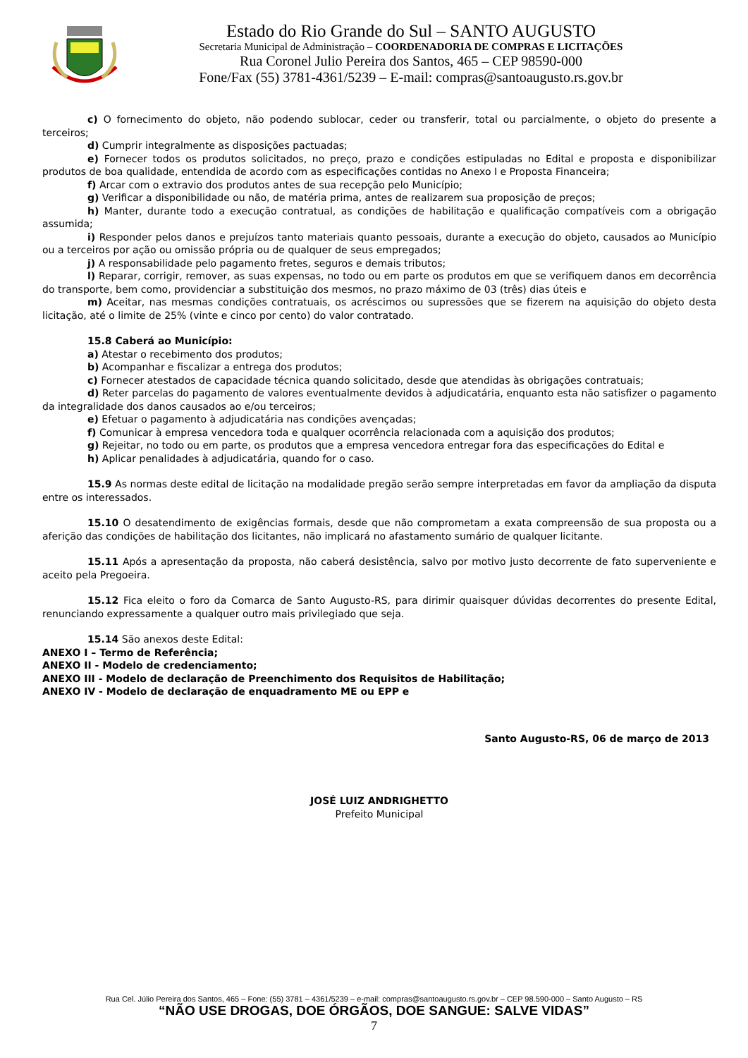Estado do Rio Grande do Sul – SANTO AUGUSTO
Secretaria Municipal de Administração – COORDENADORIA DE COMPRAS E LICITAÇÕES
Rua Coronel Julio Pereira dos Santos, 465 – CEP 98590-000
Fone/Fax (55) 3781-4361/5239 – E-mail: compras@santoaugusto.rs.gov.br
c) O fornecimento do objeto, não podendo sublocar, ceder ou transferir, total ou parcialmente, o objeto do presente a terceiros;
d) Cumprir integralmente as disposições pactuadas;
e) Fornecer todos os produtos solicitados, no preço, prazo e condições estipuladas no Edital e proposta e disponibilizar produtos de boa qualidade, entendida de acordo com as especificações contidas no Anexo I e Proposta Financeira;
f) Arcar com o extravio dos produtos antes de sua recepção pelo Município;
g) Verificar a disponibilidade ou não, de matéria prima, antes de realizarem sua proposição de preços;
h) Manter, durante todo a execução contratual, as condições de habilitação e qualificação compatíveis com a obrigação assumida;
i) Responder pelos danos e prejuízos tanto materiais quanto pessoais, durante a execução do objeto, causados ao Município ou a terceiros por ação ou omissão própria ou de qualquer de seus empregados;
j) A responsabilidade pelo pagamento fretes, seguros e demais tributos;
l) Reparar, corrigir, remover, as suas expensas, no todo ou em parte os produtos em que se verifiquem danos em decorrência do transporte, bem como, providenciar a substituição dos mesmos, no prazo máximo de 03 (três) dias úteis e
m) Aceitar, nas mesmas condições contratuais, os acréscimos ou supressões que se fizerem na aquisição do objeto desta licitação, até o limite de 25% (vinte e cinco por cento) do valor contratado.
15.8 Caberá ao Município:
a) Atestar o recebimento dos produtos;
b) Acompanhar e fiscalizar a entrega dos produtos;
c) Fornecer atestados de capacidade técnica quando solicitado, desde que atendidas às obrigações contratuais;
d) Reter parcelas do pagamento de valores eventualmente devidos à adjudicatária, enquanto esta não satisfizer o pagamento da integralidade dos danos causados ao e/ou terceiros;
e) Efetuar o pagamento à adjudicatária nas condições avençadas;
f) Comunicar à empresa vencedora toda e qualquer ocorrência relacionada com a aquisição dos produtos;
g) Rejeitar, no todo ou em parte, os produtos que a empresa vencedora entregar fora das especificações do Edital e
h) Aplicar penalidades à adjudicatária, quando for o caso.
15.9 As normas deste edital de licitação na modalidade pregão serão sempre interpretadas em favor da ampliação da disputa entre os interessados.
15.10 O desatendimento de exigências formais, desde que não comprometam a exata compreensão de sua proposta ou a aferição das condições de habilitação dos licitantes, não implicará no afastamento sumário de qualquer licitante.
15.11 Após a apresentação da proposta, não caberá desistência, salvo por motivo justo decorrente de fato superveniente e aceito pela Pregoeira.
15.12 Fica eleito o foro da Comarca de Santo Augusto-RS, para dirimir quaisquer dúvidas decorrentes do presente Edital, renunciando expressamente a qualquer outro mais privilegiado que seja.
15.14 São anexos deste Edital:
ANEXO I – Termo de Referência;
ANEXO II - Modelo de credenciamento;
ANEXO III - Modelo de declaração de Preenchimento dos Requisitos de Habilitação;
ANEXO IV - Modelo de declaração de enquadramento ME ou EPP e
Santo Augusto-RS, 06 de março de 2013
JOSÉ LUIZ ANDRIGHETTO
Prefeito Municipal
Rua Cel. Júlio Pereira dos Santos, 465 – Fone: (55) 3781 – 4361/5239 – e-mail: compras@santoaugusto.rs.gov.br – CEP 98.590-000 – Santo Augusto – RS
“NÃO USE DROGAS, DOE ÓRGÃOS, DOE SANGUE: SALVE VIDAS”
7